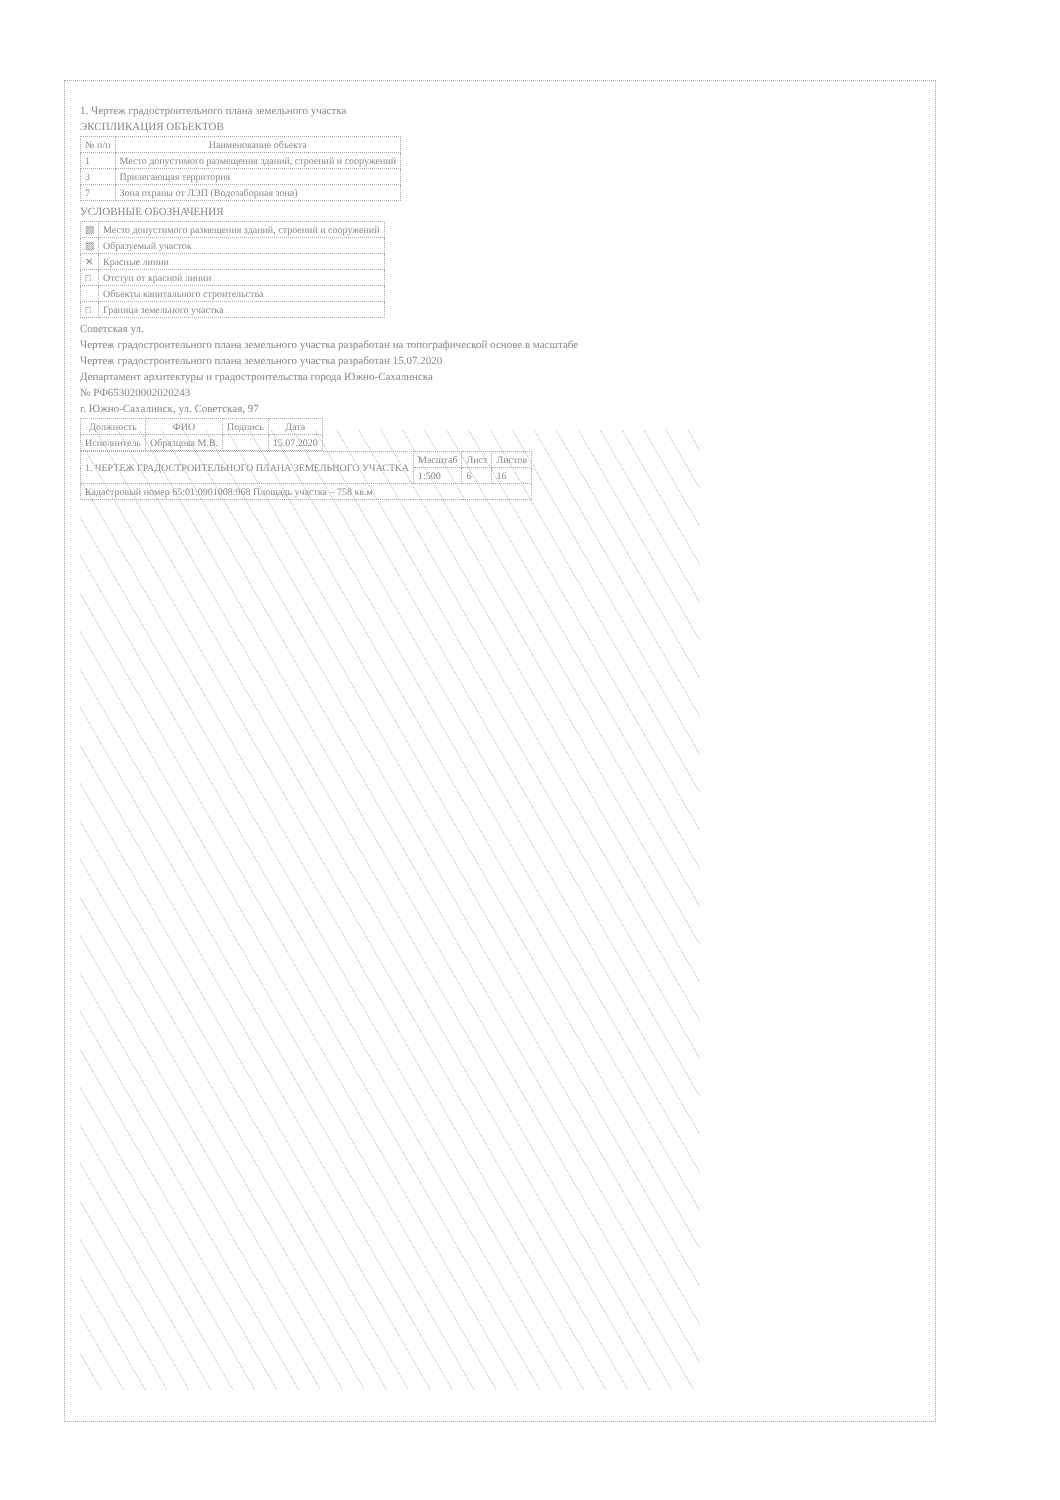1. Чертеж градостроительного плана земельного участка
ЭКСПЛИКАЦИЯ ОБЪЕКТОВ
| № п/п | Наименование объекта |
| --- | --- |
| 1 | Место допустимого размещения зданий, строений и сооружений |
| 3 | Прилегающая территория |
| 7 | Зона охраны от ЛЭП (Водозаборная зона) |
УСЛОВНЫЕ ОБОЗНАЧЕНИЯ
| ▧ | Место допустимого размещения зданий, строений и сооружений |
| ▨ | Образуемый участок |
| ✕ | Красные линии |
| □ | Отступ от красной линии |
| | Объекты капитального строительства |
| □ | Граница земельного участка |
Советская ул.
Чертеж градостроительного плана земельного участка разработан на топографической основе в масштабе
Чертеж градостроительного плана земельного участка разработан 15.07.2020
Департамент архитектуры и градостроительства города Южно-Сахалинска
№ РФ653020002020243
г. Южно-Сахалинск, ул. Советская, 97
| Должность | ФИО | Подпись | Дата |
| --- | --- | --- | --- |
| Исполнитель | Образцова М.В. | | 15.07.2020 |
| 1. ЧЕРТЕЖ ГРАДОСТРОИТЕЛЬНОГО ПЛАНА ЗЕМЕЛЬНОГО УЧАСТКА | Масштаб | Лист | Листов |
| | 1:500 | 6 | 16 |
| Кадастровый номер 65:01:0901008:968 Площадь участка – 758 кв.м | | | |